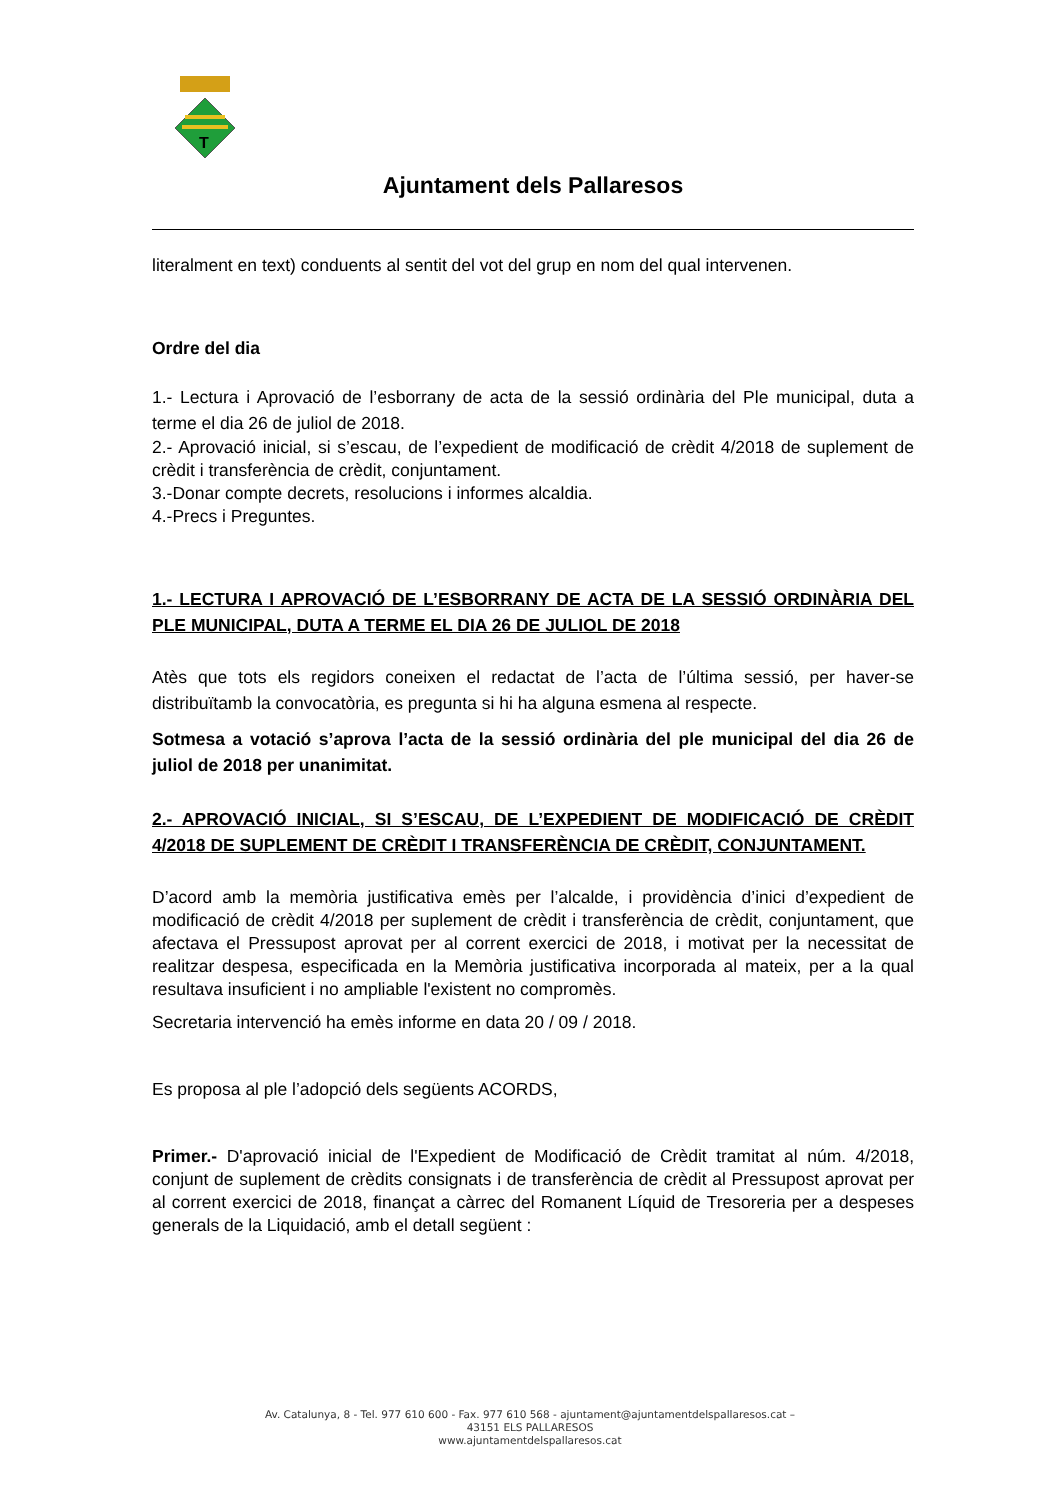T
Ajuntament dels Pallaresos
literalment en text) conduents al sentit del vot del grup en nom del qual intervenen.
Ordre del dia
1.- Lectura i Aprovació de l’esborrany de acta de la sessió ordinària del Ple municipal, duta a terme el dia 26 de juliol de 2018.
2.- Aprovació inicial, si s’escau, de l’expedient de modificació de crèdit 4/2018 de suplement de crèdit i transferència de crèdit, conjuntament.
3.-Donar compte decrets, resolucions i informes alcaldia.
4.-Precs i Preguntes.
1.- LECTURA I APROVACIÓ DE L’ESBORRANY DE ACTA DE LA SESSIÓ ORDINÀRIA DEL PLE MUNICIPAL, DUTA A TERME EL DIA 26 DE JULIOL DE 2018
Atès que tots els regidors coneixen el redactat de l’acta de l’última sessió, per haver-se distribuïtamb la convocatòria, es pregunta si hi ha alguna esmena al respecte.
Sotmesa a votació s’aprova l’acta de la sessió ordinària del ple municipal del dia 26 de juliol de 2018 per unanimitat.
2.- APROVACIÓ INICIAL, SI S’ESCAU, DE L’EXPEDIENT DE MODIFICACIÓ DE CRÈDIT 4/2018 DE SUPLEMENT DE CRÈDIT I TRANSFERÈNCIA DE CRÈDIT, CONJUNTAMENT.
D’acord amb la memòria justificativa emès per l’alcalde, i providència d’inici d’expedient de modificació de crèdit 4/2018 per suplement de crèdit i transferència de crèdit, conjuntament, que afectava el Pressupost aprovat per al corrent exercici de 2018, i motivat per la necessitat de realitzar despesa, especificada en la Memòria justificativa incorporada al mateix, per a la qual resultava insuficient i no ampliable l'existent no compromès.
Secretaria intervenció ha emès informe en data 20 / 09 / 2018.
Es proposa al ple l’adopció dels següents ACORDS,
Primer.- D'aprovació inicial de l'Expedient de Modificació de Crèdit tramitat al núm. 4/2018, conjunt de suplement de crèdits consignats i de transferència de crèdit al Pressupost aprovat per al corrent exercici de 2018, finançat a càrrec del Romanent Líquid de Tresoreria per a despeses generals de la Liquidació, amb el detall següent :
Av. Catalunya, 8 - Tel. 977 610 600 - Fax. 977 610 568 - ajuntament@ajuntamentdelspallaresos.cat –
43151 ELS PALLARESOS
www.ajuntamentdelspallaresos.cat